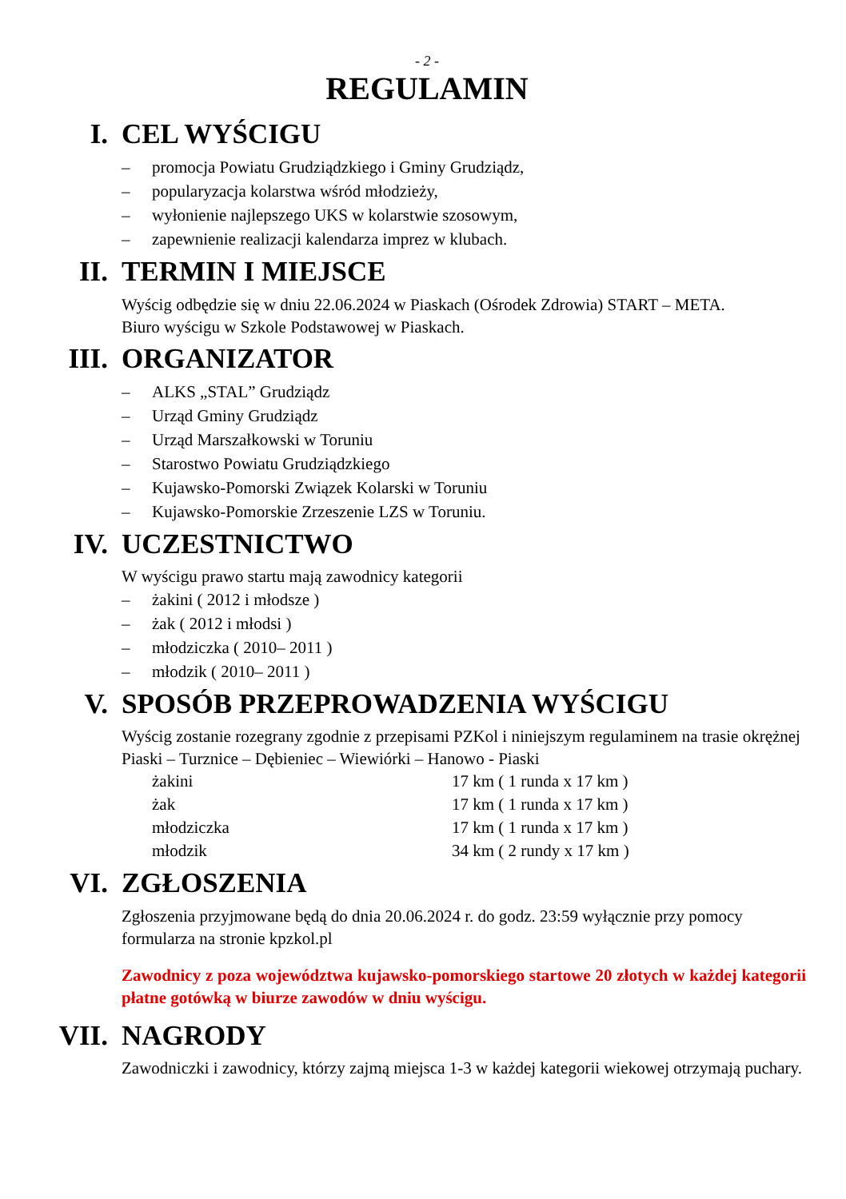- 2 -
REGULAMIN
I. CEL WYŚCIGU
– promocja Powiatu Grudziądzkiego i Gminy Grudziądz,
– popularyzacja kolarstwa wśród młodzieży,
– wyłonienie najlepszego UKS w kolarstwie szosowym,
– zapewnienie realizacji kalendarza imprez w klubach.
II. TERMIN I MIEJSCE
Wyścig odbędzie się w dniu 22.06.2024 w Piaskach (Ośrodek Zdrowia) START – META.
Biuro wyścigu w Szkole Podstawowej w Piaskach.
III. ORGANIZATOR
– ALKS „STAL” Grudziądz
– Urząd Gminy Grudziądz
– Urząd Marszałkowski w Toruniu
– Starostwo Powiatu Grudziądzkiego
– Kujawsko-Pomorski Związek Kolarski w Toruniu
– Kujawsko-Pomorskie Zrzeszenie LZS w Toruniu.
IV. UCZESTNICTWO
W wyścigu prawo startu mają zawodnicy kategorii
– żakini ( 2012 i młodsze )
– żak ( 2012 i młodsi )
– młodziczka ( 2010– 2011 )
– młodzik ( 2010– 2011 )
V. SPOSÓB PRZEPROWADZENIA WYŚCIGU
Wyścig zostanie rozegrany zgodnie z przepisami PZKol i niniejszym regulaminem na trasie okrężnej Piaski – Turznice – Dębieniec – Wiewiórki – Hanowo - Piaski
| żakini | 17 km ( 1 runda x 17 km ) |
| żak | 17 km ( 1 runda x 17 km ) |
| młodziczka | 17 km ( 1 runda x 17 km ) |
| młodzik | 34 km ( 2 rundy x 17 km ) |
VI. ZGŁOSZENIA
Zgłoszenia przyjmowane będą do dnia 20.06.2024 r. do godz. 23:59 wyłącznie przy pomocy formularza na stronie kpzkol.pl
Zawodnicy z poza województwa kujawsko-pomorskiego startowe 20 złotych w każdej kategorii płatne gotówką w biurze zawodów w dniu wyścigu.
VII. NAGRODY
Zawodniczki i zawodnicy, którzy zajmą miejsca 1-3 w każdej kategorii wiekowej otrzymają puchary.